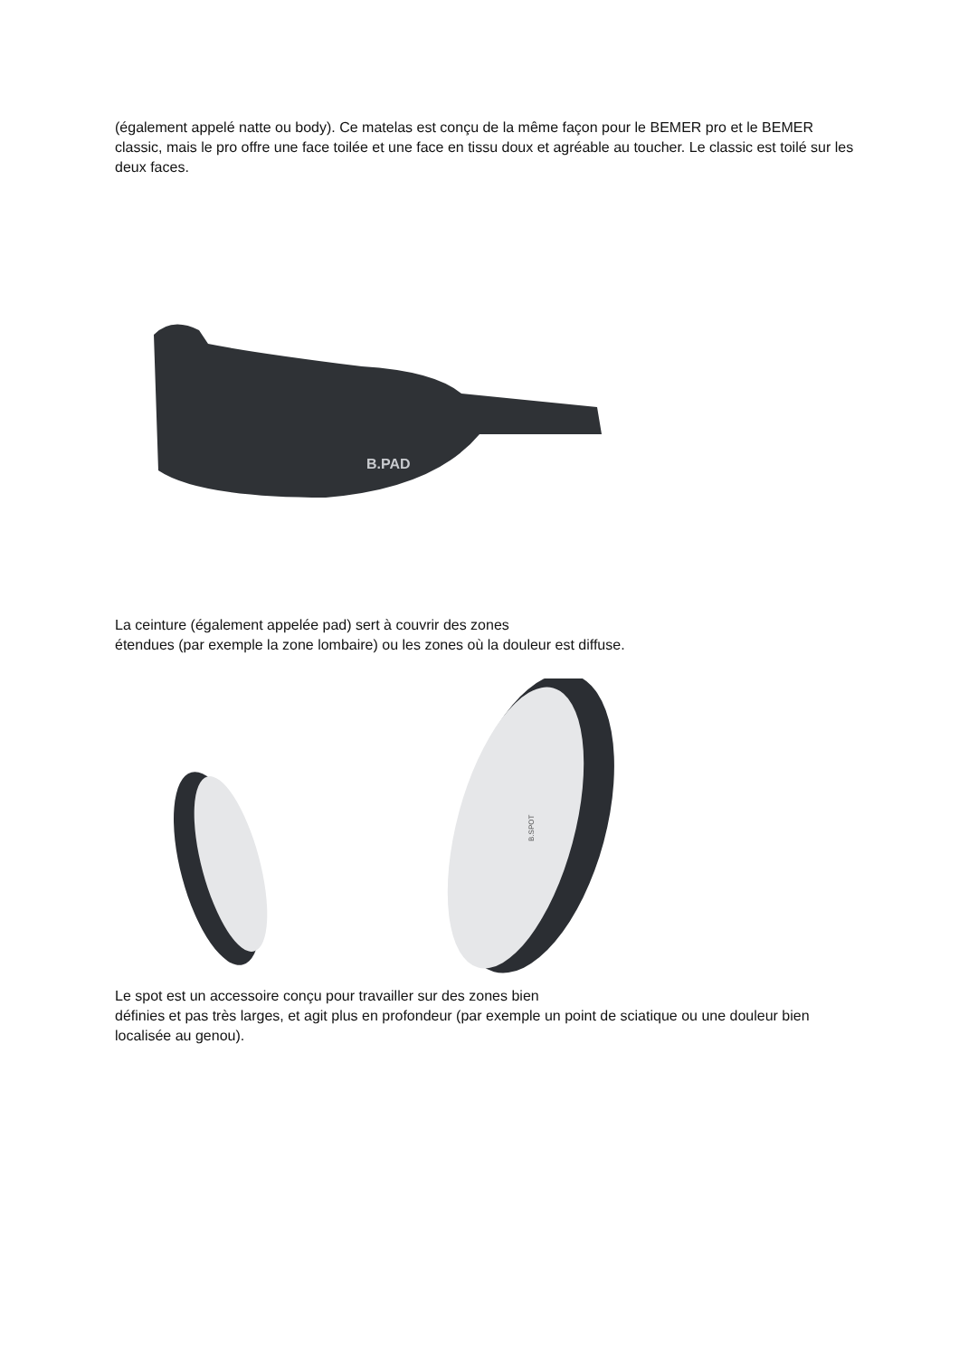(également appelé natte ou body). Ce matelas est conçu de la même façon pour le BEMER pro et le BEMER classic, mais le pro offre une face toilée et une face en tissu doux et agréable au toucher. Le classic est toilé sur les deux faces.
B.PAD
La ceinture (également appelée pad) sert à couvrir des zones
étendues (par exemple la zone lombaire) ou les zones où la douleur est diffuse.
B.SPOT
Le spot est un accessoire conçu pour travailler sur des zones bien
définies et pas très larges, et agit plus en profondeur (par exemple un point de sciatique ou une douleur bien localisée au genou).